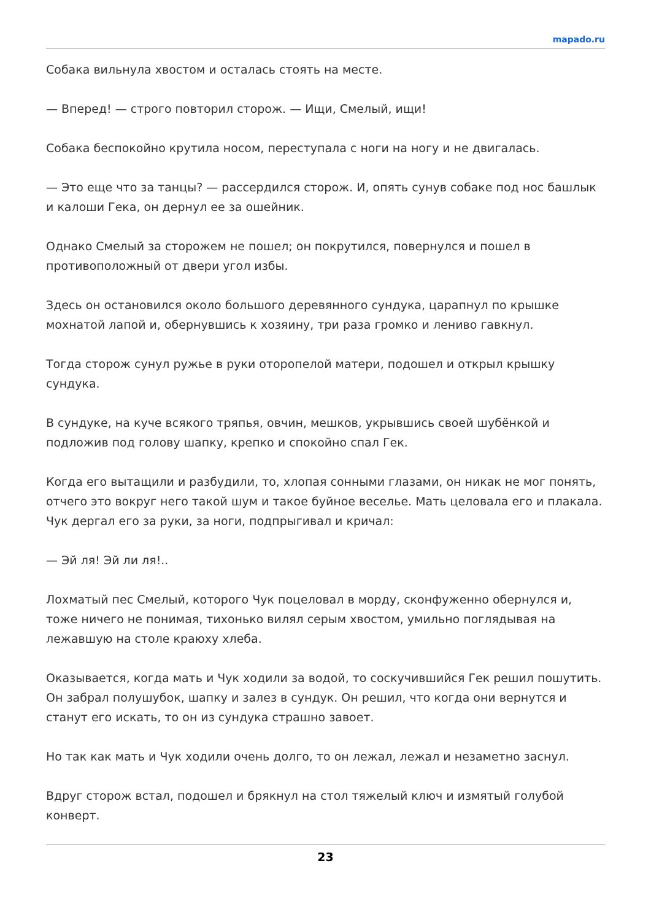mapado.ru
Собака вильнула хвостом и осталась стоять на месте.
— Вперед! — строго повторил сторож. — Ищи, Смелый, ищи!
Собака беспокойно крутила носом, переступала с ноги на ногу и не двигалась.
— Это еще что за танцы? — рассердился сторож. И, опять сунув собаке под нос башлык и калоши Гека, он дернул ее за ошейник.
Однако Смелый за сторожем не пошел; он покрутился, повернулся и пошел в противоположный от двери угол избы.
Здесь он остановился около большого деревянного сундука, царапнул по крышке мохнатой лапой и, обернувшись к хозяину, три раза громко и лениво гавкнул.
Тогда сторож сунул ружье в руки оторопелой матери, подошел и открыл крышку сундука.
В сундуке, на куче всякого тряпья, овчин, мешков, укрывшись своей шубёнкой и подложив под голову шапку, крепко и спокойно спал Гек.
Когда его вытащили и разбудили, то, хлопая сонными глазами, он никак не мог понять, отчего это вокруг него такой шум и такое буйное веселье. Мать целовала его и плакала. Чук дергал его за руки, за ноги, подпрыгивал и кричал:
— Эй ля! Эй ли ля!..
Лохматый пес Смелый, которого Чук поцеловал в морду, сконфуженно обернулся и, тоже ничего не понимая, тихонько вилял серым хвостом, умильно поглядывая на лежавшую на столе краюху хлеба.
Оказывается, когда мать и Чук ходили за водой, то соскучившийся Гек решил пошутить. Он забрал полушубок, шапку и залез в сундук. Он решил, что когда они вернутся и станут его искать, то он из сундука страшно завоет.
Но так как мать и Чук ходили очень долго, то он лежал, лежал и незаметно заснул.
Вдруг сторож встал, подошел и брякнул на стол тяжелый ключ и измятый голубой конверт.
23